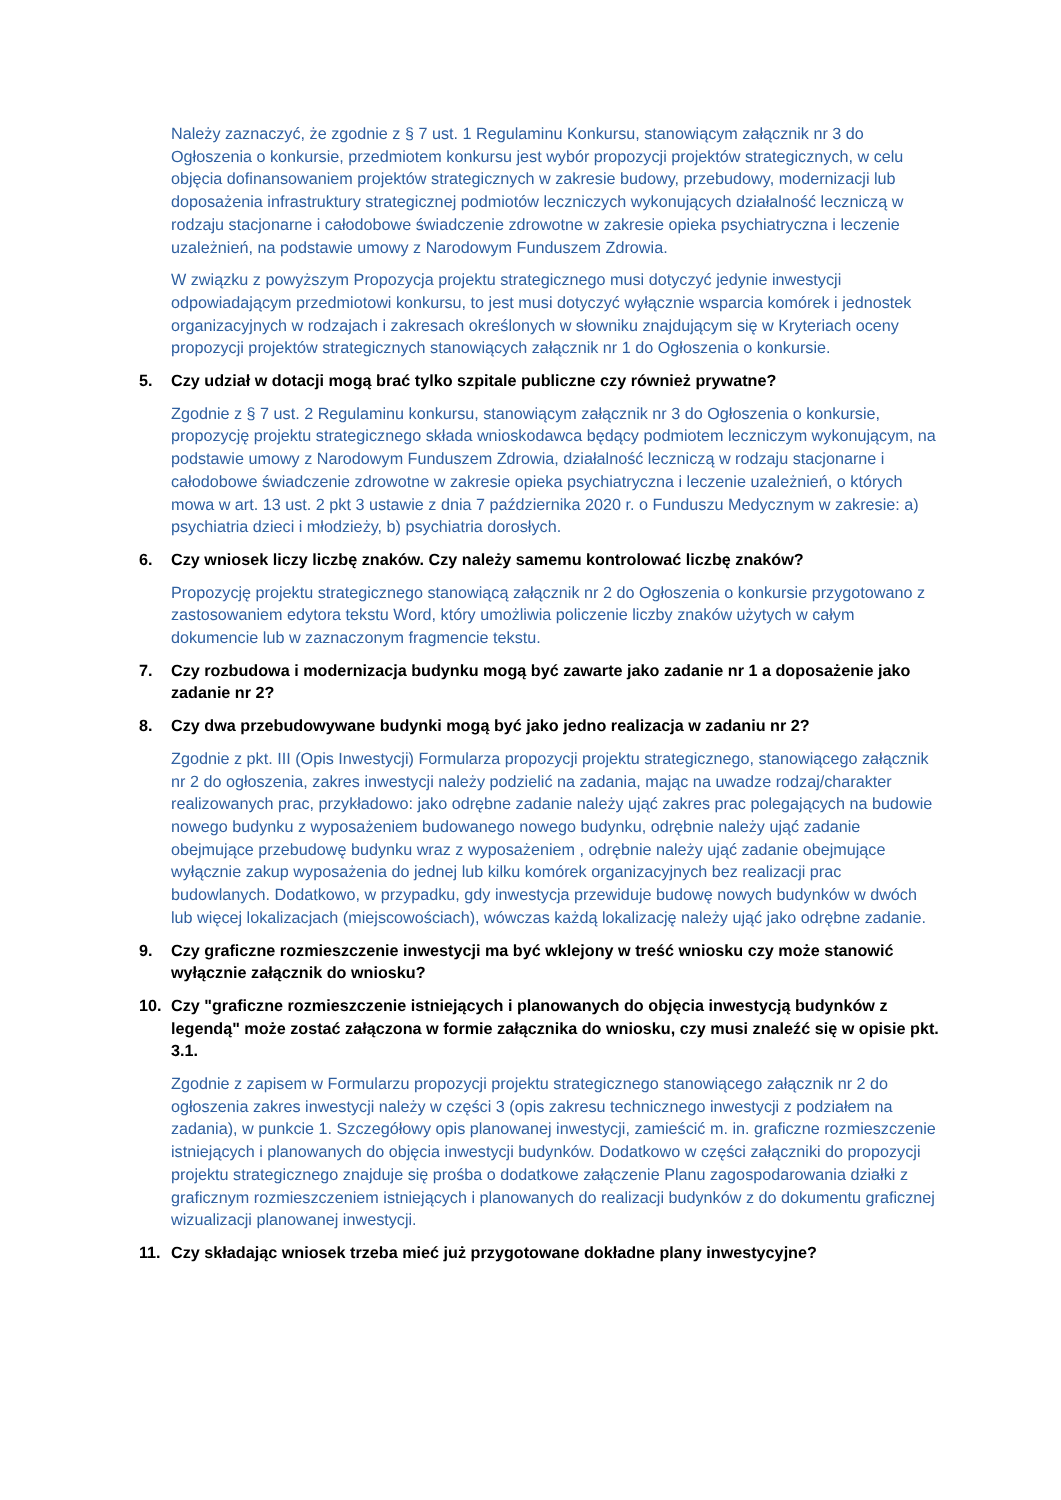Należy zaznaczyć, że zgodnie z § 7 ust. 1 Regulaminu Konkursu, stanowiącym załącznik nr 3 do Ogłoszenia o konkursie, przedmiotem konkursu jest wybór propozycji projektów strategicznych, w celu objęcia dofinansowaniem projektów strategicznych w zakresie budowy, przebudowy, modernizacji lub doposażenia infrastruktury strategicznej podmiotów leczniczych wykonujących działalność leczniczą w rodzaju stacjonarne i całodobowe świadczenie zdrowotne w zakresie opieka psychiatryczna i leczenie uzależnień, na podstawie umowy z Narodowym Funduszem Zdrowia.
W związku z powyższym Propozycja projektu strategicznego musi dotyczyć jedynie inwestycji odpowiadającym przedmiotowi konkursu, to jest musi dotyczyć wyłącznie wsparcia komórek i jednostek organizacyjnych w rodzajach i zakresach określonych w słowniku znajdującym się w Kryteriach oceny propozycji projektów strategicznych stanowiących załącznik nr 1 do Ogłoszenia o konkursie.
5. Czy udział w dotacji mogą brać tylko szpitale publiczne czy również prywatne?
Zgodnie z § 7 ust. 2 Regulaminu konkursu, stanowiącym załącznik nr 3 do Ogłoszenia o konkursie, propozycję projektu strategicznego składa wnioskodawca będący podmiotem leczniczym wykonującym, na podstawie umowy z Narodowym Funduszem Zdrowia, działalność leczniczą w rodzaju stacjonarne i całodobowe świadczenie zdrowotne w zakresie opieka psychiatryczna i leczenie uzależnień, o których mowa w art. 13 ust. 2 pkt 3 ustawie z dnia 7 października 2020 r. o Funduszu Medycznym w zakresie: a) psychiatria dzieci i młodzieży, b) psychiatria dorosłych.
6. Czy wniosek liczy liczbę znaków. Czy należy samemu kontrolować liczbę znaków?
Propozycję projektu strategicznego stanowiącą załącznik nr 2 do Ogłoszenia o konkursie przygotowano z zastosowaniem edytora tekstu Word, który umożliwia policzenie liczby znaków użytych w całym dokumencie lub w zaznaczonym fragmencie tekstu.
7. Czy rozbudowa i modernizacja budynku mogą być zawarte jako zadanie nr 1 a doposażenie jako zadanie nr 2?
8. Czy dwa przebudowywane budynki mogą być jako jedno realizacja w zadaniu nr 2?
Zgodnie z pkt. III (Opis Inwestycji) Formularza propozycji projektu strategicznego, stanowiącego załącznik nr 2 do ogłoszenia, zakres inwestycji należy podzielić na zadania, mając na uwadze rodzaj/charakter realizowanych prac, przykładowo: jako odrębne zadanie należy ująć zakres prac polegających na budowie nowego budynku z wyposażeniem budowanego nowego budynku, odrębnie należy ująć zadanie obejmujące przebudowę budynku wraz z wyposażeniem , odrębnie należy ująć zadanie obejmujące wyłącznie zakup wyposażenia do jednej lub kilku komórek organizacyjnych bez realizacji prac budowlanych. Dodatkowo, w przypadku, gdy inwestycja przewiduje budowę nowych budynków w dwóch lub więcej lokalizacjach (miejscowościach), wówczas każdą lokalizację należy ująć jako odrębne zadanie.
9. Czy graficzne rozmieszczenie inwestycji ma być wklejony w treść wniosku czy może stanowić wyłącznie załącznik do wniosku?
10. Czy "graficzne rozmieszczenie istniejących i planowanych do objęcia inwestycją budynków z legendą" może zostać załączona w formie załącznika do wniosku, czy musi znaleźć się w opisie pkt. 3.1.
Zgodnie z zapisem w Formularzu propozycji projektu strategicznego stanowiącego załącznik nr 2 do ogłoszenia zakres inwestycji należy w części 3 (opis zakresu technicznego inwestycji z podziałem na zadania), w punkcie 1. Szczegółowy opis planowanej inwestycji, zamieścić m. in. graficzne rozmieszczenie istniejących i planowanych do objęcia inwestycji budynków. Dodatkowo w części załączniki do propozycji projektu strategicznego znajduje się prośba o dodatkowe załączenie Planu zagospodarowania działki z graficznym rozmieszczeniem istniejących i planowanych do realizacji budynków z do dokumentu graficznej wizualizacji planowanej inwestycji.
11. Czy składając wniosek trzeba mieć już przygotowane dokładne plany inwestycyjne?